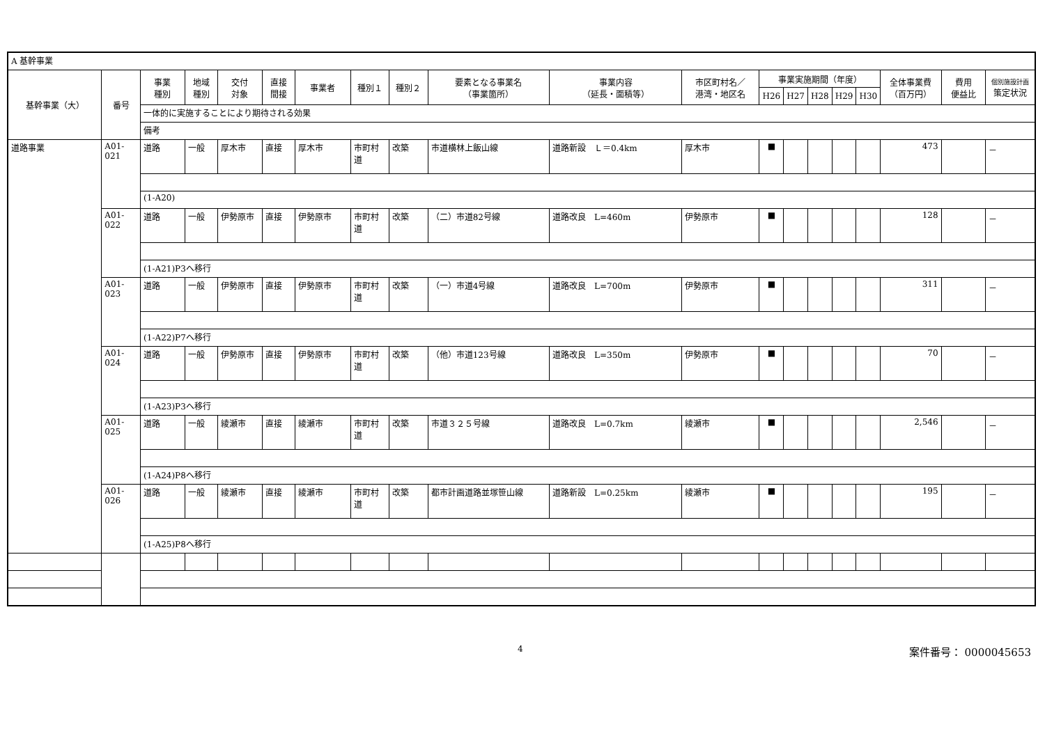| A 基幹事業 | | | | | | | | | | | | | | | | | | | |
| 基幹事業（大） | 番号 | 事業 種別 | 地域 種別 | 交付 対象 | 直接 間接 | 事業者 | 種別１ | 種別２ | 要素となる事業名 （事業箇所） | 事業内容 （延長・面積等） | 市区町村名／ 港湾・地区名 | 事業実施期間（年度） | | | | | 全体事業費 （百万円） | 費用 便益比 | 個別施設計画 策定状況 |
| | | | | | | | | | | | | H26 | H27 | H28 | H29 | H30 | | | |
| | | 一体的に実施することにより期待される効果 | | | | | | | | | | | | | | | | | |
| | | 備考 | | | | | | | | | | | | | | | | | |
| 道路事業 | A01-021 | 道路 | 一般 | 厚木市 | 直接 | 厚木市 | 市町村道 | 改築 | 市道横林上飯山線 | 道路新設 Ｌ＝0.4km | 厚木市 | ■ | | | | | 473 | | － |
| | | (1-A20) | | | | | | | | | | | | | | | | | |
| | A01-022 | 道路 | 一般 | 伊勢原市 | 直接 | 伊勢原市 | 市町村道 | 改築 | （二）市道82号線 | 道路改良 L=460m | 伊勢原市 | ■ | | | | | 128 | | － |
| | | (1-A21)P3へ移行 | | | | | | | | | | | | | | | | | |
| | A01-023 | 道路 | 一般 | 伊勢原市 | 直接 | 伊勢原市 | 市町村道 | 改築 | （一）市道4号線 | 道路改良 L=700m | 伊勢原市 | ■ | | | | | 311 | | － |
| | | (1-A22)P7へ移行 | | | | | | | | | | | | | | | | | |
| | A01-024 | 道路 | 一般 | 伊勢原市 | 直接 | 伊勢原市 | 市町村道 | 改築 | （他）市道123号線 | 道路改良 L=350m | 伊勢原市 | ■ | | | | | 70 | | － |
| | | (1-A23)P3へ移行 | | | | | | | | | | | | | | | | | |
| | A01-025 | 道路 | 一般 | 綾瀬市 | 直接 | 綾瀬市 | 市町村道 | 改築 | 市道３２５号線 | 道路改良 L=0.7km | 綾瀬市 | ■ | | | | | 2,546 | | － |
| | | (1-A24)P8へ移行 | | | | | | | | | | | | | | | | | |
| | A01-026 | 道路 | 一般 | 綾瀬市 | 直接 | 綾瀬市 | 市町村道 | 改築 | 都市計画道路並塚笹山線 | 道路新設 L=0.25km | 綾瀬市 | ■ | | | | | 195 | | － |
| | | (1-A25)P8へ移行 | | | | | | | | | | | | | | | | | |
4 案件番号： 0000045653